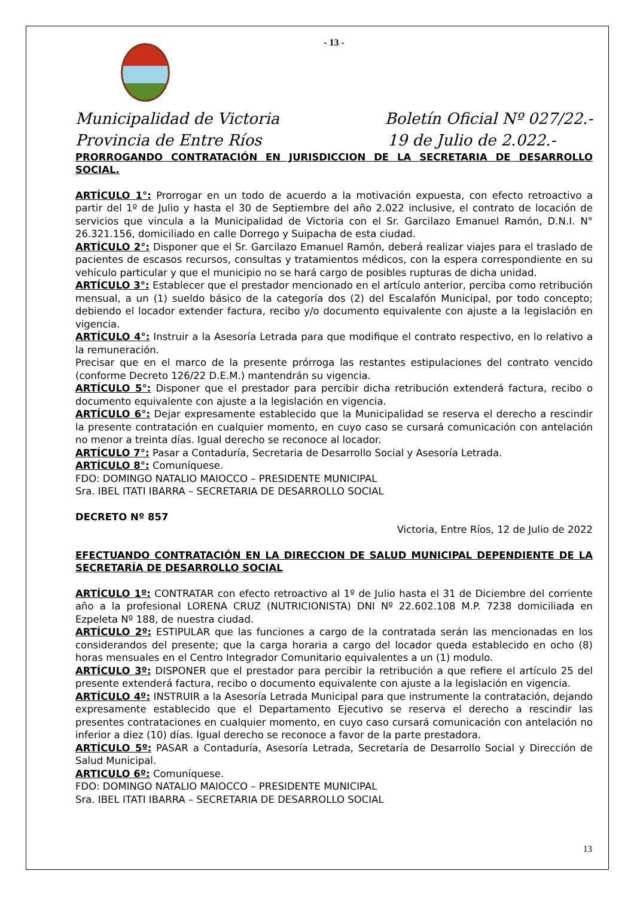- 13 -
Municipalidad de Victoria Boletín Oficial Nº 027/22.-
Provincia de Entre Ríos 19 de Julio de 2.022.-
PRORROGANDO CONTRATACIÓN EN JURISDICCION DE LA SECRETARIA DE DESARROLLO SOCIAL.
ARTÍCULO 1°: Prorrogar en un todo de acuerdo a la motivación expuesta, con efecto retroactivo a partir del 1º de Julio y hasta el 30 de Septiembre del año 2.022 inclusive, el contrato de locación de servicios que vincula a la Municipalidad de Victoria con el Sr. Garcilazo Emanuel Ramón, D.N.I. N° 26.321.156, domiciliado en calle Dorrego y Suipacha de esta ciudad.
ARTÍCULO 2°: Disponer que el Sr. Garcilazo Emanuel Ramón, deberá realizar viajes para el traslado de pacientes de escasos recursos, consultas y tratamientos médicos, con la espera correspondiente en su vehículo particular y que el municipio no se hará cargo de posibles rupturas de dicha unidad.
ARTÍCULO 3°: Establecer que el prestador mencionado en el artículo anterior, perciba como retribución mensual, a un (1) sueldo básico de la categoría dos (2) del Escalafón Municipal, por todo concepto; debiendo el locador extender factura, recibo y/o documento equivalente con ajuste a la legislación en vigencia.
ARTÍCULO 4°: Instruir a la Asesoría Letrada para que modifique el contrato respectivo, en lo relativo a la remuneración.
Precisar que en el marco de la presente prórroga las restantes estipulaciones del contrato vencido (conforme Decreto 126/22 D.E.M.) mantendrán su vigencia.
ARTÍCULO 5°: Disponer que el prestador para percibir dicha retribución extenderá factura, recibo o documento equivalente con ajuste a la legislación en vigencia.
ARTÍCULO 6°: Dejar expresamente establecido que la Municipalidad se reserva el derecho a rescindir la presente contratación en cualquier momento, en cuyo caso se cursará comunicación con antelación no menor a treinta días. Igual derecho se reconoce al locador.
ARTÍCULO 7°: Pasar a Contaduría, Secretaria de Desarrollo Social y Asesoría Letrada.
ARTÍCULO 8°: Comuníquese.
FDO: DOMINGO NATALIO MAIOCCO – PRESIDENTE MUNICIPAL
Sra. IBEL ITATI IBARRA – SECRETARIA DE DESARROLLO SOCIAL
DECRETO Nº 857
Victoria, Entre Ríos, 12 de Julio de 2022
EFECTUANDO CONTRATACIÓN EN LA DIRECCION DE SALUD MUNICIPAL DEPENDIENTE DE LA SECRETARÍA DE DESARROLLO SOCIAL
ARTÍCULO 1º: CONTRATAR con efecto retroactivo al 1º de Julio hasta el 31 de Diciembre del corriente año a la profesional LORENA CRUZ (NUTRICIONISTA) DNI Nº 22.602.108 M.P. 7238 domiciliada en Ezpeleta Nº 188, de nuestra ciudad.
ARTÍCULO 2º: ESTIPULAR que las funciones a cargo de la contratada serán las mencionadas en los considerandos del presente; que la carga horaria a cargo del locador queda establecido en ocho (8) horas mensuales en el Centro Integrador Comunitario equivalentes a un (1) modulo.
ARTÍCULO 3º: DISPONER que el prestador para percibir la retribución a que refiere el artículo 25 del presente extenderá factura, recibo o documento equivalente con ajuste a la legislación en vigencia.
ARTÍCULO 4º: INSTRUIR a la Asesoría Letrada Municipal para que instrumente la contratación, dejando expresamente establecido que el Departamento Ejecutivo se reserva el derecho a rescindir las presentes contrataciones en cualquier momento, en cuyo caso cursará comunicación con antelación no inferior a diez (10) días. Igual derecho se reconoce a favor de la parte prestadora.
ARTÍCULO 5º: PASAR a Contaduría, Asesoría Letrada, Secretaría de Desarrollo Social y Dirección de Salud Municipal.
ARTICULO 6º: Comuníquese.
FDO: DOMINGO NATALIO MAIOCCO – PRESIDENTE MUNICIPAL
Sra. IBEL ITATI IBARRA – SECRETARIA DE DESARROLLO SOCIAL
13